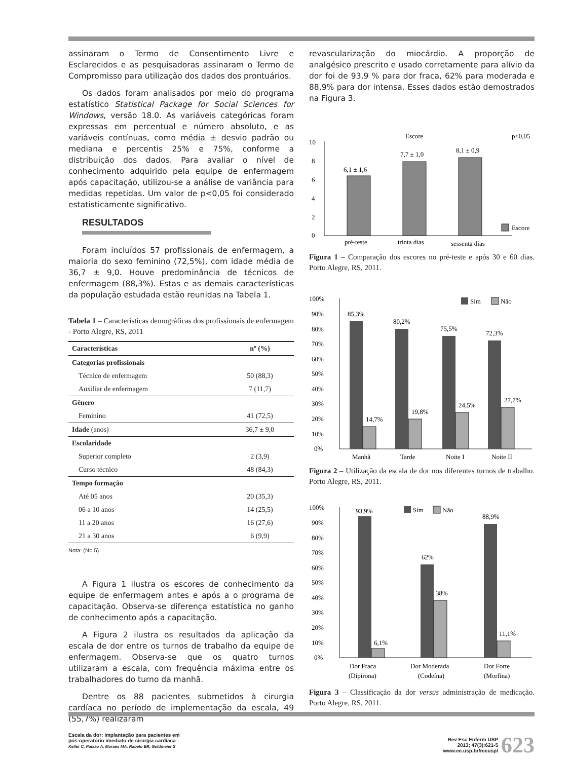assinaram o Termo de Consentimento Livre e Esclarecidos e as pesquisadoras assinaram o Termo de Compromisso para utilização dos dados dos prontuários.
Os dados foram analisados por meio do programa estatístico Statistical Package for Social Sciences for Windows, versão 18.0. As variáveis categóricas foram expressas em percentual e número absoluto, e as variáveis contínuas, como média ± desvio padrão ou mediana e percentis 25% e 75%, conforme a distribuição dos dados. Para avaliar o nível de conhecimento adquirido pela equipe de enfermagem após capacitação, utilizou-se a análise de variância para medidas repetidas. Um valor de p<0,05 foi considerado estatisticamente significativo.
RESULTADOS
Foram incluídos 57 profissionais de enfermagem, a maioria do sexo feminino (72,5%), com idade média de 36,7 ± 9,0. Houve predominância de técnicos de enfermagem (88,3%). Estas e as demais características da população estudada estão reunidas na Tabela 1.
Tabela 1 – Características demográficas dos profissionais de enfermagem - Porto Alegre, RS, 2011
| Características | nº (%) |
| --- | --- |
| Categorias profissionais | |
| Técnico de enfermagem | 50 (88,3) |
| Auxiliar de enfermagem | 7 (11,7) |
| Gênero | |
| Feminino | 41 (72,5) |
| Idade (anos) | 36,7 ± 9,0 |
| Escolaridade | |
| Superior completo | 2 (3,9) |
| Curso técnico | 48 (84,3) |
| Tempo formação | |
| Até 05 anos | 20 (35,3) |
| 06 a 10 anos | 14 (25,5) |
| 11 a 20 anos | 16 (27,6) |
| 21 a 30 anos | 6 (9,9) |
Nota: (N= 5)
A Figura 1 ilustra os escores de conhecimento da equipe de enfermagem antes e após a o programa de capacitação. Observa-se diferença estatística no ganho de conhecimento após a capacitação.
A Figura 2 ilustra os resultados da aplicação da escala de dor entre os turnos de trabalho da equipe de enfermagem. Observa-se que os quatro turnos utilizaram a escala, com frequência máxima entre os trabalhadores do turno da manhã.
Dentre os 88 pacientes submetidos à cirurgia cardíaca no período de implementação da escala, 49 (55,7%) realizaram
revascularização do miocárdio. A proporção de analgésico prescrito e usado corretamente para alívio da dor foi de 93,9 % para dor fraca, 62% para moderada e 88,9% para dor intensa. Esses dados estão demostrados na Figura 3.
Escore
p<0,05
10
8
6
4
2
0
6,1 ± 1,6
7,7 ± 1,0
8,1 ± 0,9
pré-teste
trinta dias
sessenta dias
Escore
Figura 1 – Comparação dos escores no pré-teste e após 30 e 60 dias. Porto Alegre, RS, 2011.
100%
90%
80%
70%
60%
50%
40%
30%
20%
10%
0%
85,3%
14,7%
80,2%
19,8%
75,5%
24,5%
72,3%
27,7%
Sim
Não
Manhã
Tarde
Noite I
Noite II
Figura 2 – Utilização da escala de dor nos diferentes turnos de trabalho. Porto Alegre, RS, 2011.
100%
90%
80%
70%
60%
50%
40%
30%
20%
10%
0%
93,9%
6,1%
62%
38%
88,9%
11,1%
Sim
Não
Dor Fraca
(Dipirona)
Dor Moderada
(Codeína)
Dor Forte
(Morfina)
Figura 3 – Classificação da dor versus administração de medicação. Porto Alegre, RS, 2011.
Escala da dor: implantação para pacientes em
pós-operatório imediato de cirurgia cardíaca
Keller C, Paixão A, Moraes MA, Rabelo ER, Goldmeier S
Rev Esc Enferm USP
2013; 47(3):621-5
www.ee.usp.br/reeusp/ 623